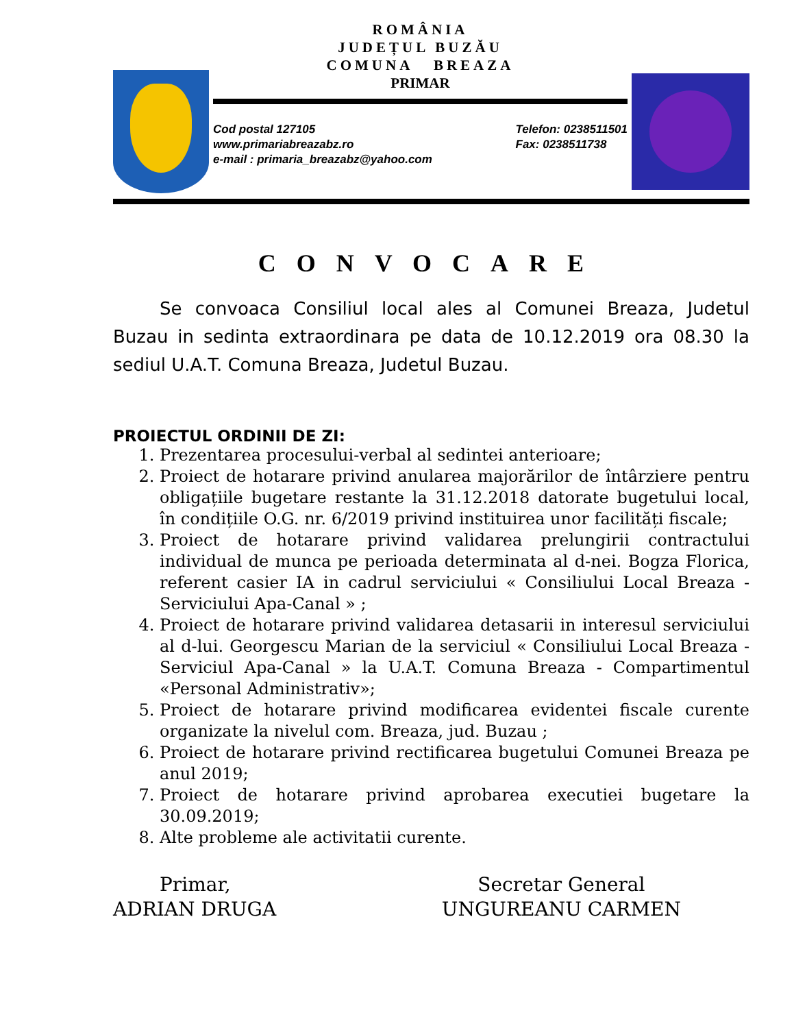ROMÂNIA
JUDEȚUL BUZĂU
COMUNA BREAZA
PRIMAR
Cod postal 127105
www.primariabreazabz.ro
e-mail : primaria_breazabz@yahoo.com
Telefon: 0238511501
Fax: 0238511738
CONVOCARE
Se convoaca Consiliul local ales al Comunei Breaza, Judetul Buzau in sedinta extraordinara pe data de 10.12.2019 ora 08.30 la sediul U.A.T. Comuna Breaza, Judetul Buzau.
PROIECTUL ORDINII DE ZI:
1. Prezentarea procesului-verbal al sedintei anterioare;
2. Proiect de hotarare privind anularea majorărilor de întârziere pentru obligațiile bugetare restante la 31.12.2018 datorate bugetului local, în condițiile O.G. nr. 6/2019 privind instituirea unor facilități fiscale;
3. Proiect de hotarare privind validarea prelungirii contractului individual de munca pe perioada determinata al d-nei. Bogza Florica, referent casier IA in cadrul serviciului « Consiliului Local Breaza - Serviciului Apa-Canal » ;
4. Proiect de hotarare privind validarea detasarii in interesul serviciului al d-lui. Georgescu Marian de la serviciul « Consiliului Local Breaza - Serviciul Apa-Canal » la U.A.T. Comuna Breaza - Compartimentul «Personal Administrativ»;
5. Proiect de hotarare privind modificarea evidentei fiscale curente organizate la nivelul com. Breaza, jud. Buzau ;
6. Proiect de hotarare privind rectificarea bugetului Comunei Breaza pe anul 2019;
7. Proiect de hotarare privind aprobarea executiei bugetare la 30.09.2019;
8. Alte probleme ale activitatii curente.
Primar,
ADRIAN DRUGA
Secretar General
UNGUREANU CARMEN